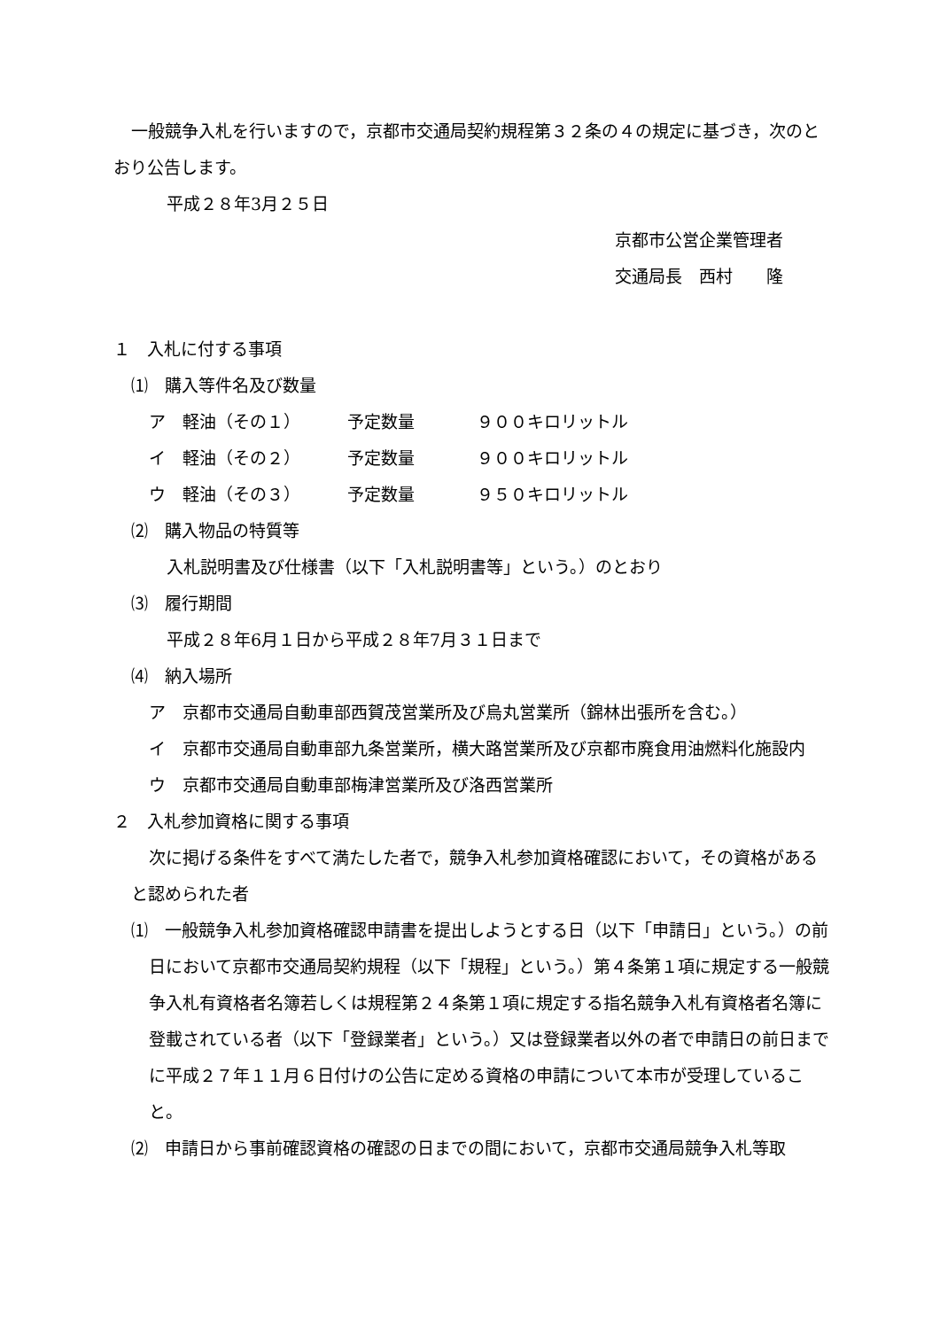一般競争入札を行いますので，京都市交通局契約規程第３２条の４の規定に基づき，次のとおり公告します。
平成２８年3月２５日
京都市公営企業管理者
交通局長　西村　　隆
１　入札に付する事項
⑴　購入等件名及び数量
ア　軽油（その１） 予定数量 ９００キロリットル
イ　軽油（その２） 予定数量 ９００キロリットル
ウ　軽油（その３） 予定数量 ９５０キロリットル
⑵　購入物品の特質等
入札説明書及び仕様書（以下「入札説明書等」という。）のとおり
⑶　履行期間
平成２８年6月１日から平成２８年7月３１日まで
⑷　納入場所
ア　京都市交通局自動車部西賀茂営業所及び烏丸営業所（錦林出張所を含む。）
イ　京都市交通局自動車部九条営業所，横大路営業所及び京都市廃食用油燃料化施設内
ウ　京都市交通局自動車部梅津営業所及び洛西営業所
２　入札参加資格に関する事項
次に掲げる条件をすべて満たした者で，競争入札参加資格確認において，その資格があると認められた者
⑴　一般競争入札参加資格確認申請書を提出しようとする日（以下「申請日」という。）の前日において京都市交通局契約規程（以下「規程」という。）第４条第１項に規定する一般競争入札有資格者名簿若しくは規程第２４条第１項に規定する指名競争入札有資格者名簿に登載されている者（以下「登録業者」という。）又は登録業者以外の者で申請日の前日までに平成２７年１１月６日付けの公告に定める資格の申請について本市が受理していること。
⑵　申請日から事前確認資格の確認の日までの間において，京都市交通局競争入札等取